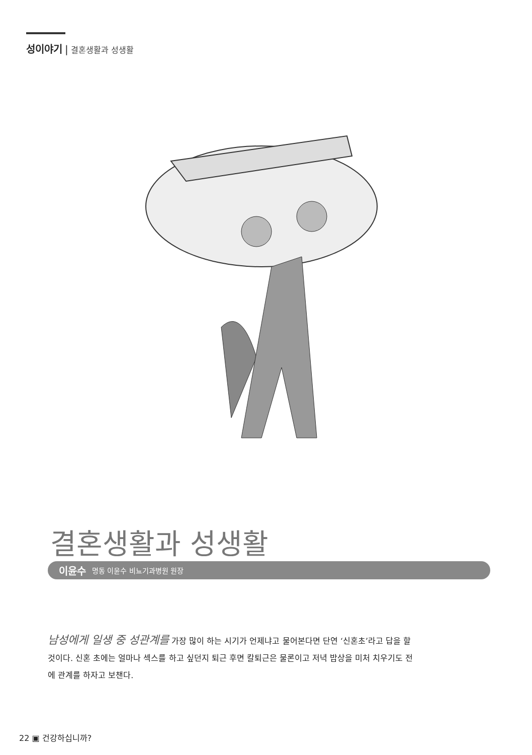성이야기 | 결혼생활과 성생활
결혼생활과 성생활
이윤수 명동 이윤수 비뇨기과병원 원장
남성에게 일생 중 성관계를 가장 많이 하는 시기가 언제냐고 물어본다면 단연 ‘신혼초’라고 답을 할 것이다. 신혼 초에는 얼마나 섹스를 하고 싶던지 퇴근 후면 칼퇴근은 물론이고 저녁 밥상을 미처 치우기도 전에 관계를 하자고 보챈다.
22 ▣ 건강하십니까?